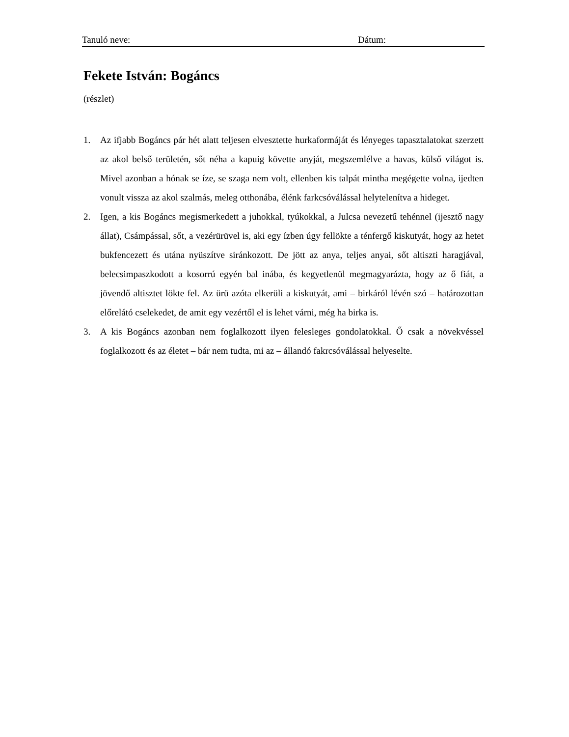Tanuló neve: Dátum:
Fekete István: Bogáncs
(részlet)
1. Az ifjabb Bogáncs pár hét alatt teljesen elvesztette hurkaformáját és lényeges tapasztalatokat szerzett az akol belső területén, sőt néha a kapuig követte anyját, megszemlélve a havas, külső világot is. Mivel azonban a hónak se íze, se szaga nem volt, ellenben kis talpát mintha megégette volna, ijedten vonult vissza az akol szalmás, meleg otthonába, élénk farkcsóválással helytelenítva a hideget.
2. Igen, a kis Bogáncs megismerkedett a juhokkal, tyúkokkal, a Julcsa nevezetű tehénnel (ijesztő nagy állat), Csámpással, sőt, a vezérürüvel is, aki egy ízben úgy fellökte a ténfergő kiskutyát, hogy az hetet bukfencezett és utána nyüszítve siránkozott. De jött az anya, teljes anyai, sőt altiszti haragjával, belecsimpaszkodott a kosorrú egyén bal inába, és kegyetlenül megmagyarázta, hogy az ő fiát, a jövendő altisztet lökte fel. Az ürü azóta elkerüli a kiskutyát, ami – birkáról lévén szó – határozottan előrelátó cselekedet, de amit egy vezértől el is lehet várni, még ha birka is.
3. A kis Bogáncs azonban nem foglalkozott ilyen felesleges gondolatokkal. Ő csak a növekvéssel foglalkozott és az életet – bár nem tudta, mi az – állandó fakrcsóválással helyeselte.